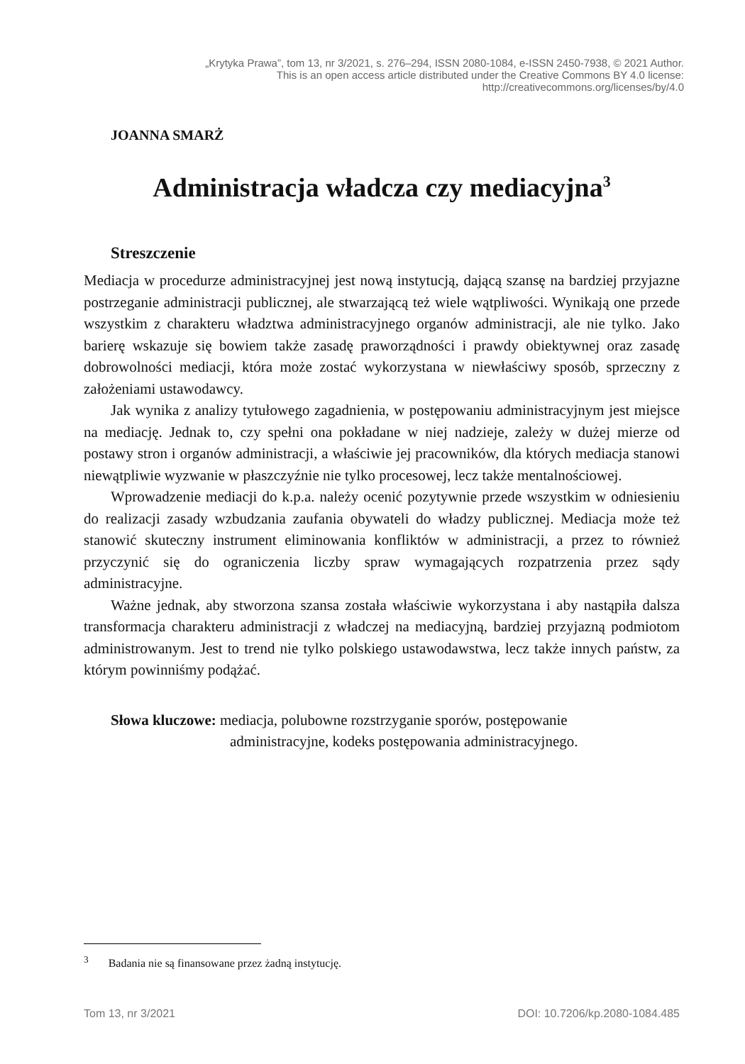„Krytyka Prawa”, tom 13, nr 3/2021, s. 276–294, ISSN 2080-1084, e-ISSN 2450-7938, © 2021 Author.
This is an open access article distributed under the Creative Commons BY 4.0 license:
http://creativecommons.org/licenses/by/4.0
JOANNA SMARŻ
Administracja władcza czy mediacyjna<sup>3</sup>
Streszczenie
Mediacja w procedurze administracyjnej jest nową instytucją, dającą szansę na bardziej przyjazne postrzeganie administracji publicznej, ale stwarzającą też wiele wątpliwości. Wynikają one przede wszystkim z charakteru władztwa administracyjnego organów administracji, ale nie tylko. Jako barierę wskazuje się bowiem także zasadę praworządności i prawdy obiektywnej oraz zasadę dobrowolności mediacji, która może zostać wykorzystana w niewłaściwy sposób, sprzeczny z założeniami ustawodawcy.
Jak wynika z analizy tytułowego zagadnienia, w postępowaniu administracyjnym jest miejsce na mediację. Jednak to, czy spełni ona pokładane w niej nadzieje, zależy w dużej mierze od postawy stron i organów administracji, a właściwie jej pracowników, dla których mediacja stanowi niewątpliwie wyzwanie w płaszczyźnie nie tylko procesowej, lecz także mentalnościowej.
Wprowadzenie mediacji do k.p.a. należy ocenić pozytywnie przede wszystkim w odniesieniu do realizacji zasady wzbudzania zaufania obywateli do władzy publicznej. Mediacja może też stanowić skuteczny instrument eliminowania konfliktów w administracji, a przez to również przyczynić się do ograniczenia liczby spraw wymagających rozpatrzenia przez sądy administracyjne.
Ważne jednak, aby stworzona szansa została właściwie wykorzystana i aby nastąpiła dalsza transformacja charakteru administracji z władczej na mediacyjną, bardziej przyjazną podmiotom administrowanym. Jest to trend nie tylko polskiego ustawodawstwa, lecz także innych państw, za którym powinniśmy podążać.
Słowa kluczowe: mediacja, polubowne rozstrzyganie sporów, postępowanie administracyjne, kodeks postępowania administracyjnego.
<sup>3</sup> Badania nie są finansowane przez żadną instytucję.
Tom 13, nr 3/2021 DOI: 10.7206/kp.2080-1084.485